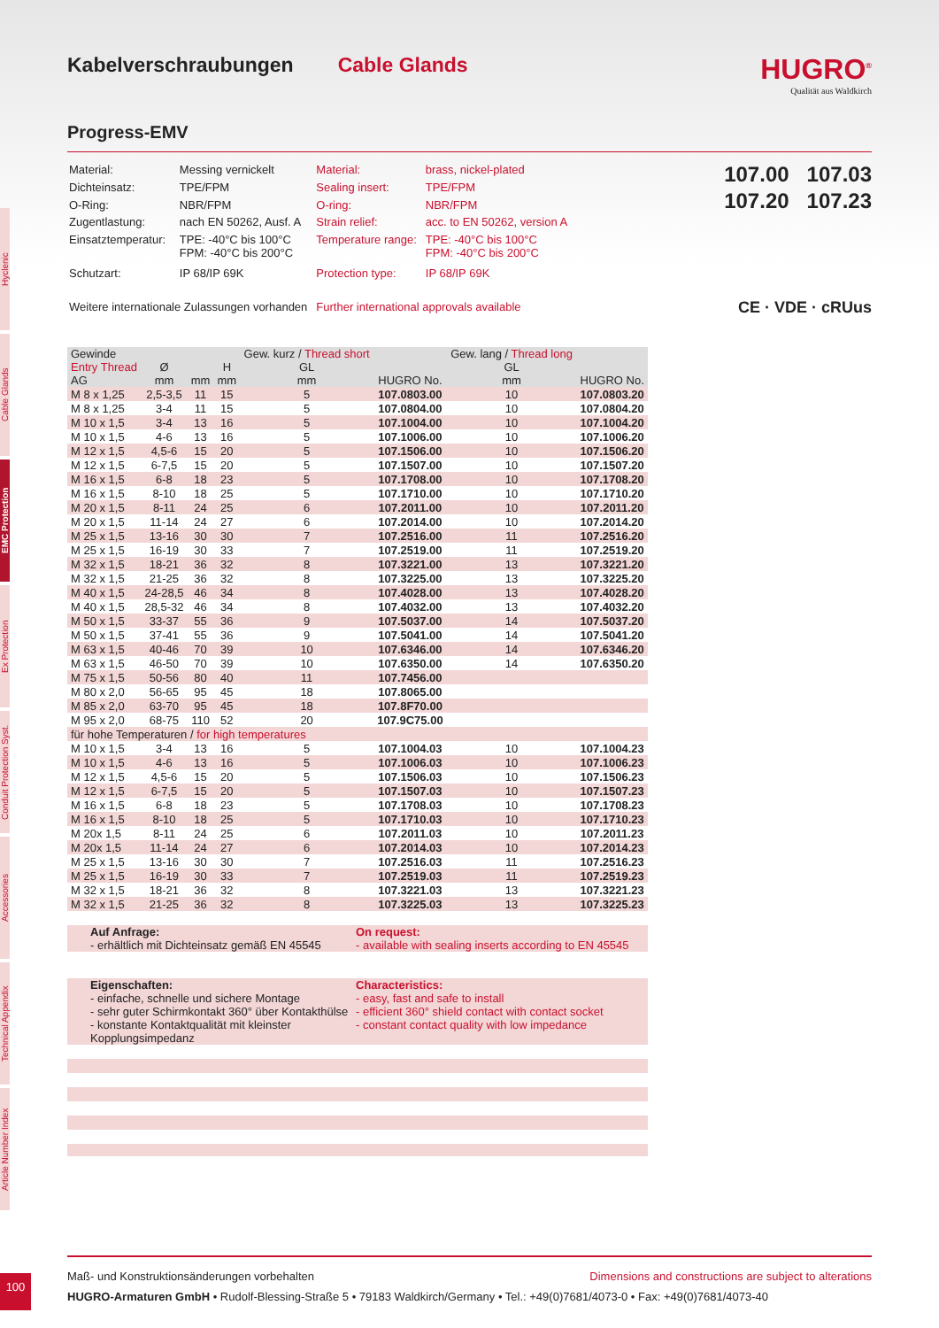Hyclenic
Cable Glands
EMC Protection
Ex Protection
Conduit Protection Syst.
Accessories
Technical Appendix
Article Number Index
Kabelverschraubungen Cable Glands HUGRO<sup>®</sup>
Qualität aus Waldkirch
Progress-EMV
| Material: | Messing vernickelt | Material: | brass, nickel-plated |
| Dichteinsatz: | TPE/FPM | Sealing insert: | TPE/FPM |
| O-Ring: | NBR/FPM | O-ring: | NBR/FPM |
| Zugentlastung: | nach EN 50262, Ausf. A | Strain relief: | acc. to EN 50262, version A |
| Einsatztemperatur: | TPE: -40°C bis 100°C FPM: -40°C bis 200°C | Temperature range: | TPE: -40°C bis 100°C FPM: -40°C bis 200°C |
| Schutzart: | IP 68/IP 69K | Protection type: | IP 68/IP 69K |
| Weitere internationale Zulassungen vorhanden | | Further international approvals available | |
107.00 107.03
107.20 107.23
CE · VDE · cRUus
| Gewinde Entry Thread AG | Ø mm | mm | H mm | Gew. kurz / Thread short GL mm | HUGRO No. | Gew. lang / Thread long GL mm | HUGRO No. |
| --- | --- | --- | --- | --- | --- | --- | --- |
| M 8 x 1,25 | 2,5-3,5 | 11 | 15 | 5 | 107.0803.00 | 10 | 107.0803.20 |
| M 8 x 1,25 | 3-4 | 11 | 15 | 5 | 107.0804.00 | 10 | 107.0804.20 |
| M 10 x 1,5 | 3-4 | 13 | 16 | 5 | 107.1004.00 | 10 | 107.1004.20 |
| M 10 x 1,5 | 4-6 | 13 | 16 | 5 | 107.1006.00 | 10 | 107.1006.20 |
| M 12 x 1,5 | 4,5-6 | 15 | 20 | 5 | 107.1506.00 | 10 | 107.1506.20 |
| M 12 x 1,5 | 6-7,5 | 15 | 20 | 5 | 107.1507.00 | 10 | 107.1507.20 |
| M 16 x 1,5 | 6-8 | 18 | 23 | 5 | 107.1708.00 | 10 | 107.1708.20 |
| M 16 x 1,5 | 8-10 | 18 | 25 | 5 | 107.1710.00 | 10 | 107.1710.20 |
| M 20 x 1,5 | 8-11 | 24 | 25 | 6 | 107.2011.00 | 10 | 107.2011.20 |
| M 20 x 1,5 | 11-14 | 24 | 27 | 6 | 107.2014.00 | 10 | 107.2014.20 |
| M 25 x 1,5 | 13-16 | 30 | 30 | 7 | 107.2516.00 | 11 | 107.2516.20 |
| M 25 x 1,5 | 16-19 | 30 | 33 | 7 | 107.2519.00 | 11 | 107.2519.20 |
| M 32 x 1,5 | 18-21 | 36 | 32 | 8 | 107.3221.00 | 13 | 107.3221.20 |
| M 32 x 1,5 | 21-25 | 36 | 32 | 8 | 107.3225.00 | 13 | 107.3225.20 |
| M 40 x 1,5 | 24-28,5 | 46 | 34 | 8 | 107.4028.00 | 13 | 107.4028.20 |
| M 40 x 1,5 | 28,5-32 | 46 | 34 | 8 | 107.4032.00 | 13 | 107.4032.20 |
| M 50 x 1,5 | 33-37 | 55 | 36 | 9 | 107.5037.00 | 14 | 107.5037.20 |
| M 50 x 1,5 | 37-41 | 55 | 36 | 9 | 107.5041.00 | 14 | 107.5041.20 |
| M 63 x 1,5 | 40-46 | 70 | 39 | 10 | 107.6346.00 | 14 | 107.6346.20 |
| M 63 x 1,5 | 46-50 | 70 | 39 | 10 | 107.6350.00 | 14 | 107.6350.20 |
| M 75 x 1,5 | 50-56 | 80 | 40 | 11 | 107.7456.00 | | |
| M 80 x 2,0 | 56-65 | 95 | 45 | 18 | 107.8065.00 | | |
| M 85 x 2,0 | 63-70 | 95 | 45 | 18 | 107.8F70.00 | | |
| M 95 x 2,0 | 68-75 | 110 | 52 | 20 | 107.9C75.00 | | |
| für hohe Temperaturen / for high temperatures | | | | | | | |
| M 10 x 1,5 | 3-4 | 13 | 16 | 5 | 107.1004.03 | 10 | 107.1004.23 |
| M 10 x 1,5 | 4-6 | 13 | 16 | 5 | 107.1006.03 | 10 | 107.1006.23 |
| M 12 x 1,5 | 4,5-6 | 15 | 20 | 5 | 107.1506.03 | 10 | 107.1506.23 |
| M 12 x 1,5 | 6-7,5 | 15 | 20 | 5 | 107.1507.03 | 10 | 107.1507.23 |
| M 16 x 1,5 | 6-8 | 18 | 23 | 5 | 107.1708.03 | 10 | 107.1708.23 |
| M 16 x 1,5 | 8-10 | 18 | 25 | 5 | 107.1710.03 | 10 | 107.1710.23 |
| M 20x 1,5 | 8-11 | 24 | 25 | 6 | 107.2011.03 | 10 | 107.2011.23 |
| M 20x 1,5 | 11-14 | 24 | 27 | 6 | 107.2014.03 | 10 | 107.2014.23 |
| M 25 x 1,5 | 13-16 | 30 | 30 | 7 | 107.2516.03 | 11 | 107.2516.23 |
| M 25 x 1,5 | 16-19 | 30 | 33 | 7 | 107.2519.03 | 11 | 107.2519.23 |
| M 32 x 1,5 | 18-21 | 36 | 32 | 8 | 107.3221.03 | 13 | 107.3221.23 |
| M 32 x 1,5 | 21-25 | 36 | 32 | 8 | 107.3225.03 | 13 | 107.3225.23 |
Auf Anfrage:
- erhältlich mit Dichteinsatz gemäß EN 45545
On request:
- available with sealing inserts according to EN 45545
Eigenschaften:
- einfache, schnelle und sichere Montage
- sehr guter Schirmkontakt 360° über Kontakthülse
- konstante Kontaktqualität mit kleinster Kopplungsimpedanz
Characteristics:
- easy, fast and safe to install
- efficient 360° shield contact with contact socket
- constant contact quality with low impedance
100
Maß- und Konstruktionsänderungen vorbehalten Dimensions and constructions are subject to alterations
HUGRO-Armaturen GmbH • Rudolf-Blessing-Straße 5 • 79183 Waldkirch/Germany • Tel.: +49(0)7681/4073-0 • Fax: +49(0)7681/4073-40